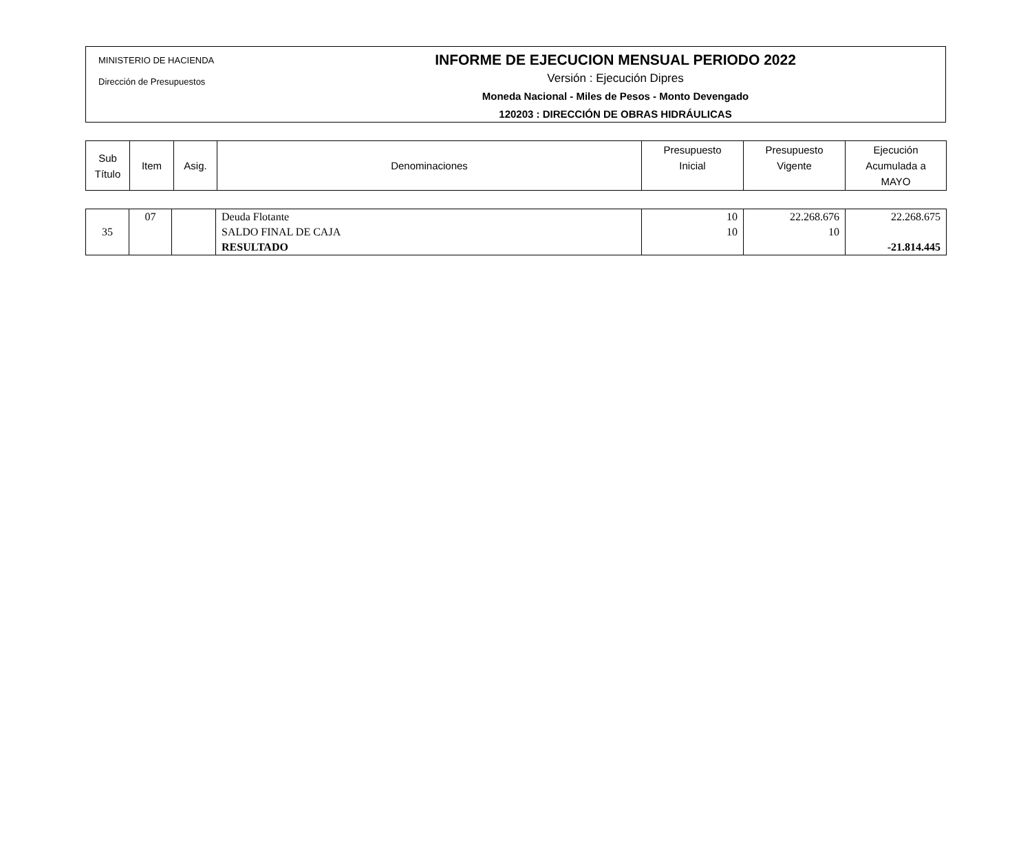MINISTERIO DE HACIENDA
Dirección de Presupuestos
INFORME DE EJECUCION MENSUAL PERIODO 2022
Versión : Ejecución Dipres
Moneda Nacional - Miles de Pesos - Monto Devengado
120203 : DIRECCIÓN DE OBRAS HIDRÁULICAS
| Sub Título | Item | Asig. | Denominaciones | Presupuesto Inicial | Presupuesto Vigente | Ejecución Acumulada a MAYO |
| --- | --- | --- | --- | --- | --- | --- |
| 35 | 07 | | Deuda Flotante SALDO FINAL DE CAJA RESULTADO | 10 10 | 22.268.676 10 | 22.268.675 -21.814.445 |